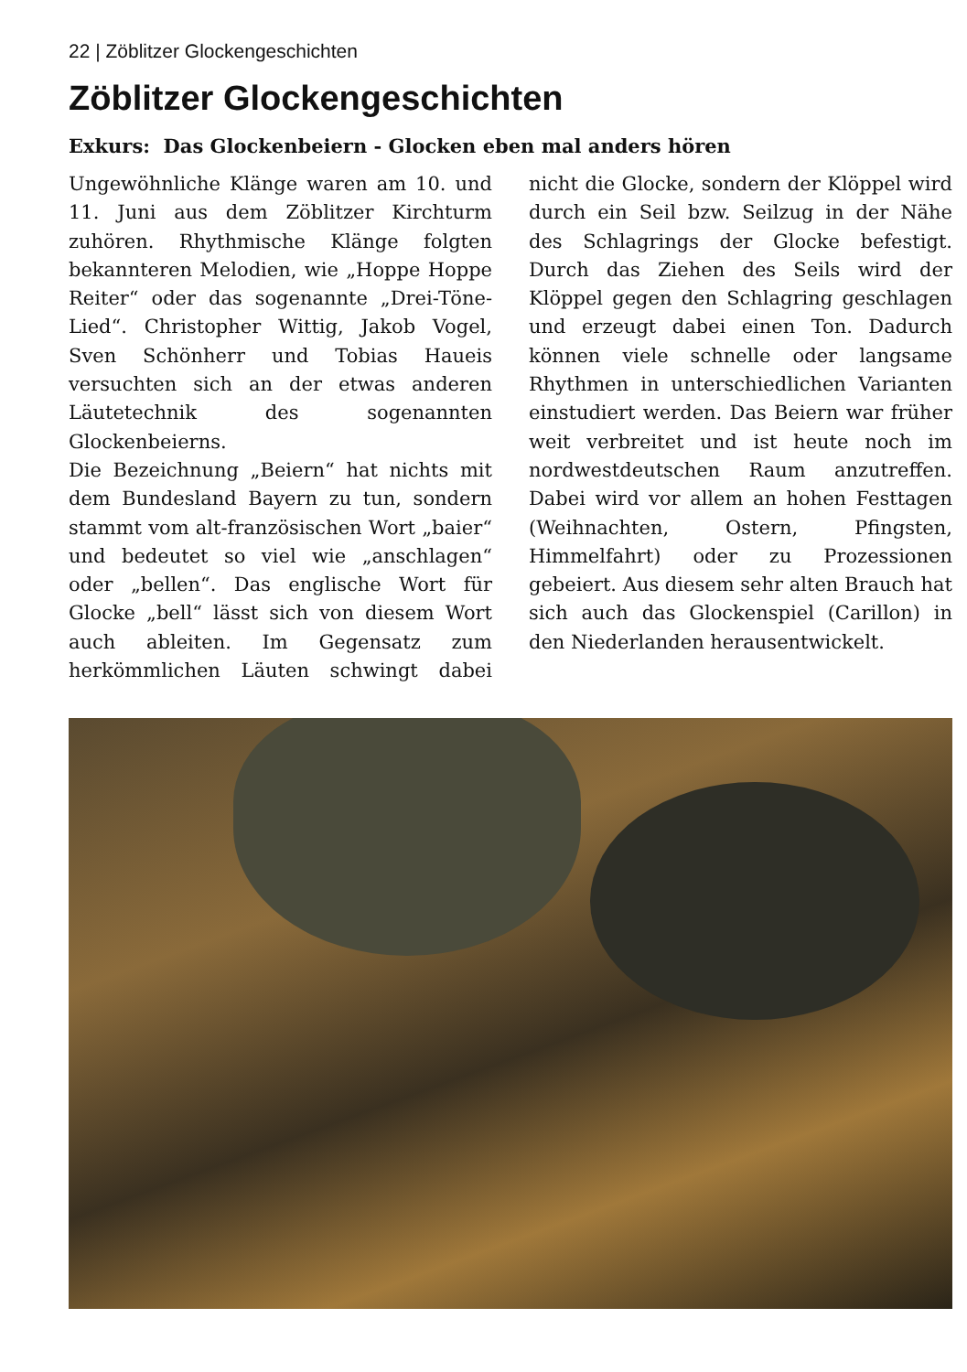22 | Zöblitzer Glockengeschichten
Zöblitzer Glockengeschichten
Exkurs: Das Glockenbeiern - Glocken eben mal anders hören
Ungewöhnliche Klänge waren am 10. und 11. Juni aus dem Zöblitzer Kirchturm zuhören. Rhythmische Klänge folgten bekannteren Melodien, wie „Hoppe Hoppe Reiter“ oder das sogenannte „Drei-Töne-Lied“. Christopher Wittig, Jakob Vogel, Sven Schönherr und Tobias Haueis versuchten sich an der etwas anderen Läutetechnik des sogenannten Glockenbeierns.
Die Bezeichnung „Beiern“ hat nichts mit dem Bundesland Bayern zu tun, sondern stammt vom alt-französischen Wort „baier“ und bedeutet so viel wie „anschlagen“ oder „bellen“. Das englische Wort für Glocke „bell“ lässt sich von diesem Wort auch ableiten. Im Gegensatz zum herkömmlichen Läuten schwingt dabei nicht die Glocke, sondern der Klöppel wird durch ein Seil bzw. Seilzug in der Nähe des Schlagrings der Glocke befestigt. Durch das Ziehen des Seils wird der Klöppel gegen den Schlagring geschlagen und erzeugt dabei einen Ton. Dadurch können viele schnelle oder langsame Rhythmen in unterschiedlichen Varianten einstudiert werden. Das Beiern war früher weit verbreitet und ist heute noch im nordwestdeutschen Raum anzutreffen. Dabei wird vor allem an hohen Festtagen (Weihnachten, Ostern, Pfingsten, Himmelfahrt) oder zu Prozessionen gebeiert. Aus diesem sehr alten Brauch hat sich auch das Glockenspiel (Carillon) in den Niederlanden herausentwickelt.